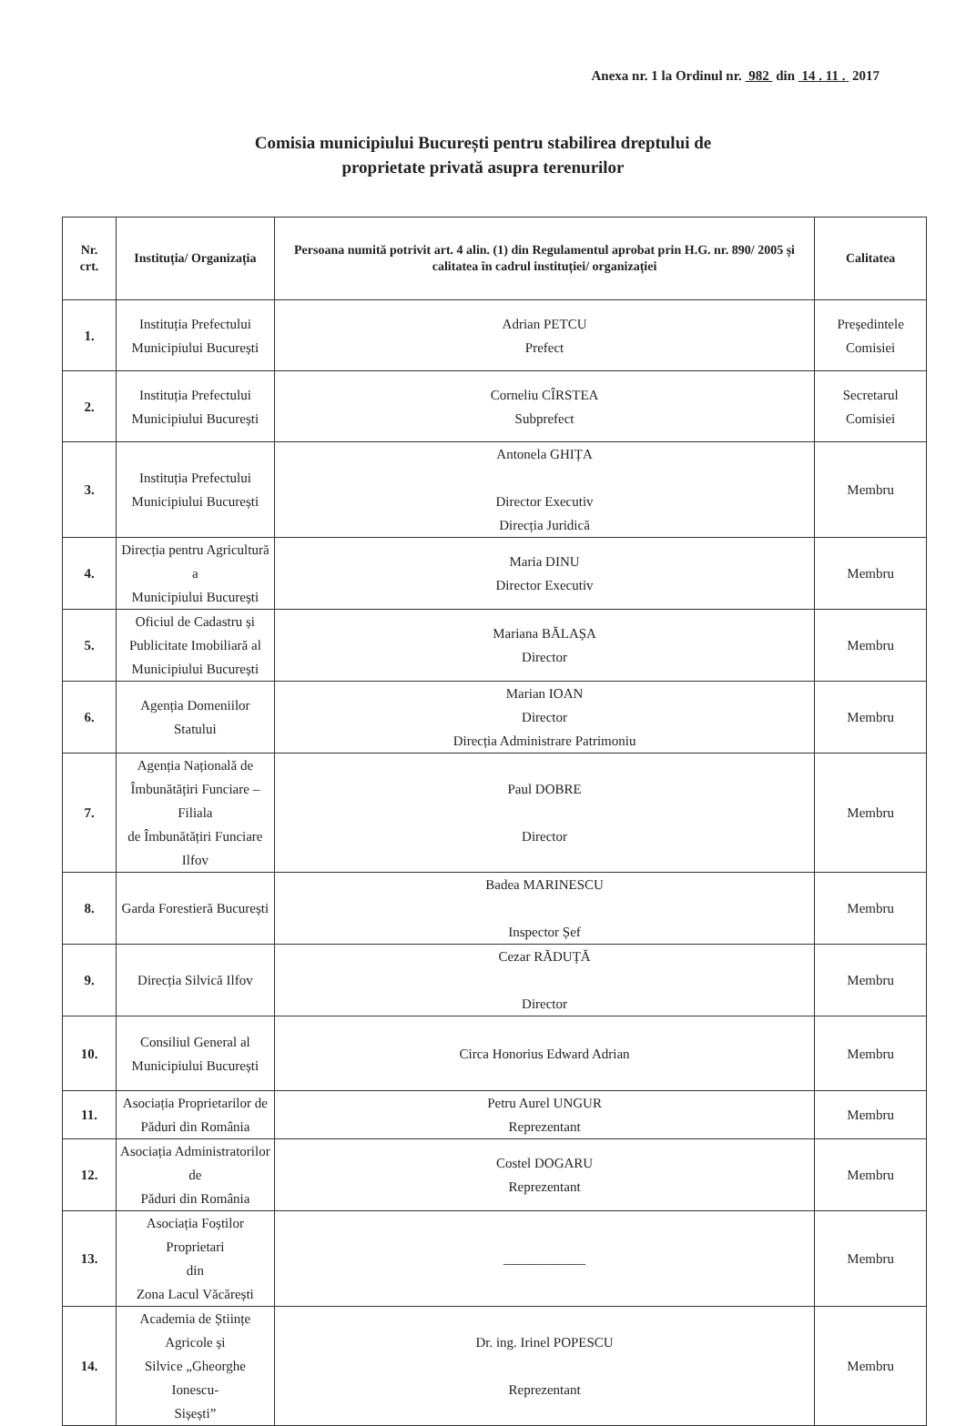Anexa nr. 1 la Ordinul nr. 982 din 14 . 11 . 2017
Comisia municipiului București pentru stabilirea dreptului de
proprietate privată asupra terenurilor
| Nr. crt. | Instituția/ Organizația | Persoana numită potrivit art. 4 alin. (1) din Regulamentul aprobat prin H.G. nr. 890/ 2005 și calitatea în cadrul instituției/ organizației | Calitatea |
| --- | --- | --- | --- |
| 1. | Instituția Prefectului Municipiului București | Adrian PETCU Prefect | Președintele Comisiei |
| 2. | Instituția Prefectului Municipiului București | Corneliu CÎRSTEA Subprefect | Secretarul Comisiei |
| 3. | Instituția Prefectului Municipiului București | Antonela GHIȚA Director Executiv Direcția Juridică | Membru |
| 4. | Direcția pentru Agricultură a Municipiului București | Maria DINU Director Executiv | Membru |
| 5. | Oficiul de Cadastru și Publicitate Imobiliară al Municipiului București | Mariana BĂLAȘA Director | Membru |
| 6. | Agenția Domeniilor Statului | Marian IOAN Director Direcția Administrare Patrimoniu | Membru |
| 7. | Agenția Națională de Îmbunătățiri Funciare – Filiala de Îmbunătățiri Funciare Ilfov | Paul DOBRE Director | Membru |
| 8. | Garda Forestieră București | Badea MARINESCU Inspector Șef | Membru |
| 9. | Direcția Silvică Ilfov | Cezar RĂDUȚĂ Director | Membru |
| 10. | Consiliul General al Municipiului București | Circa Honorius Edward Adrian | Membru |
| 11. | Asociația Proprietarilor de Păduri din România | Petru Aurel UNGUR Reprezentant | Membru |
| 12. | Asociația Administratorilor de Păduri din România | Costel DOGARU Reprezentant | Membru |
| 13. | Asociația Foștilor Proprietari din Zona Lacul Văcărești | ____________ | Membru |
| 14. | Academia de Științe Agricole și Silvice „Gheorghe Ionescu- Sișești” | Dr. ing. Irinel POPESCU Reprezentant | Membru |